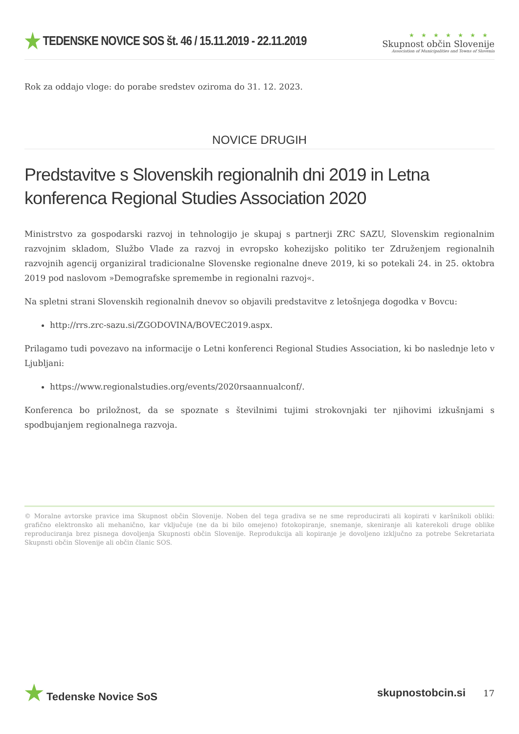★ TEDENSKE NOVICE SOS št. 46 / 15.11.2019 - 22.11.2019
★★★★★★★
Skupnost občin Slovenije
Association of Municipalities and Towns of Slovenia
Rok za oddajo vloge: do porabe sredstev oziroma do 31. 12. 2023.
NOVICE DRUGIH
Predstavitve s Slovenskih regionalnih dni 2019 in Letna konferenca Regional Studies Association 2020
Ministrstvo za gospodarski razvoj in tehnologijo je skupaj s partnerji ZRC SAZU, Slovenskim regionalnim razvojnim skladom, Službo Vlade za razvoj in evropsko kohezijsko politiko ter Združenjem regionalnih razvojnih agencij organiziral tradicionalne Slovenske regionalne dneve 2019, ki so potekali 24. in 25. oktobra 2019 pod naslovom »Demografske spremembe in regionalni razvoj«.
Na spletni strani Slovenskih regionalnih dnevov so objavili predstavitve z letošnjega dogodka v Bovcu:
http://rrs.zrc-sazu.si/ZGODOVINA/BOVEC2019.aspx.
Prilagamo tudi povezavo na informacije o Letni konferenci Regional Studies Association, ki bo naslednje leto v Ljubljani:
https://www.regionalstudies.org/events/2020rsaannualconf/.
Konferenca bo priložnost, da se spoznate s številnimi tujimi strokovnjaki ter njihovimi izkušnjami s spodbujanjem regionalnega razvoja.
© Moralne avtorske pravice ima Skupnost občin Slovenije. Noben del tega gradiva se ne sme reproducirati ali kopirati v karšnikoli obliki: grafično elektronsko ali mehanično, kar vključuje (ne da bi bilo omejeno) fotokopiranje, snemanje, skeniranje ali katerekoli druge oblike reproduciranja brez pisnega dovoljenja Skupnosti občin Slovenije. Reprodukcija ali kopiranje je dovoljeno izključno za potrebe Sekretariata Skupnsti občin Slovenije ali občin članic SOS.
★ Tedenske Novice SoS skupnostobcin.si 17